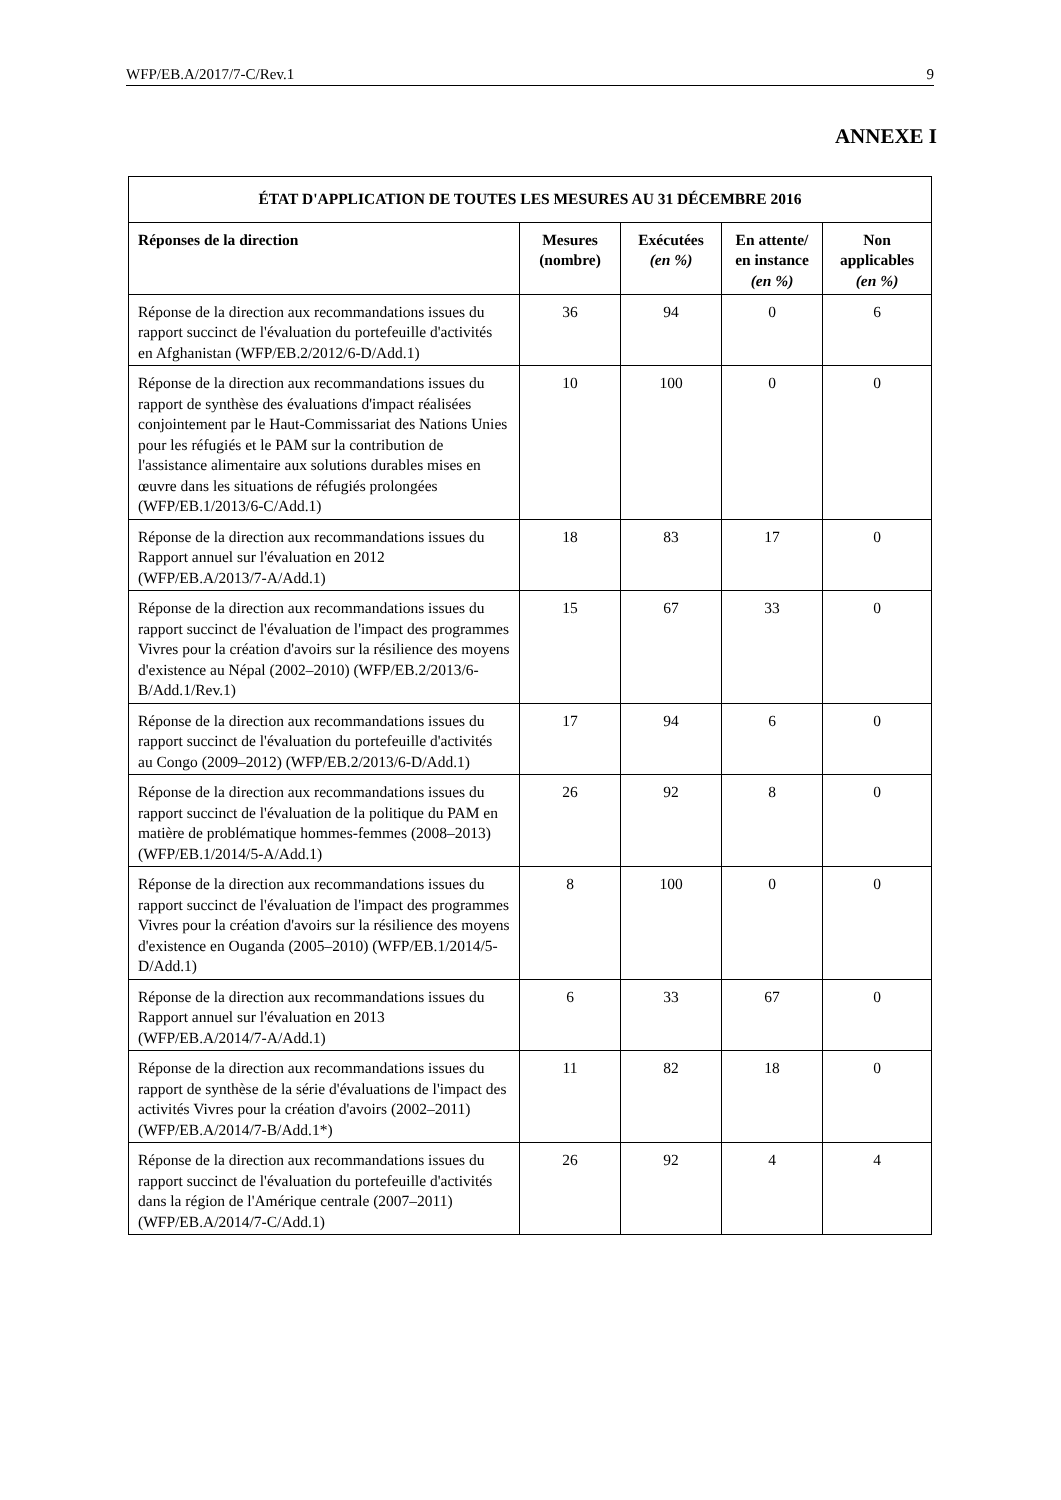WFP/EB.A/2017/7-C/Rev.1 9
ANNEXE I
| ÉTAT D'APPLICATION DE TOUTES LES MESURES AU 31 DÉCEMBRE 2016 | | | | |
| --- | --- | --- | --- | --- |
| Réponses de la direction | Mesures (nombre) | Exécutées (en %) | En attente/ en instance (en %) | Non applicables (en %) |
| Réponse de la direction aux recommandations issues du rapport succinct de l'évaluation du portefeuille d'activités en Afghanistan (WFP/EB.2/2012/6-D/Add.1) | 36 | 94 | 0 | 6 |
| Réponse de la direction aux recommandations issues du rapport de synthèse des évaluations d'impact réalisées conjointement par le Haut-Commissariat des Nations Unies pour les réfugiés et le PAM sur la contribution de l'assistance alimentaire aux solutions durables mises en œuvre dans les situations de réfugiés prolongées (WFP/EB.1/2013/6-C/Add.1) | 10 | 100 | 0 | 0 |
| Réponse de la direction aux recommandations issues du Rapport annuel sur l'évaluation en 2012 (WFP/EB.A/2013/7-A/Add.1) | 18 | 83 | 17 | 0 |
| Réponse de la direction aux recommandations issues du rapport succinct de l'évaluation de l'impact des programmes Vivres pour la création d'avoirs sur la résilience des moyens d'existence au Népal (2002–2010) (WFP/EB.2/2013/6-B/Add.1/Rev.1) | 15 | 67 | 33 | 0 |
| Réponse de la direction aux recommandations issues du rapport succinct de l'évaluation du portefeuille d'activités au Congo (2009–2012) (WFP/EB.2/2013/6-D/Add.1) | 17 | 94 | 6 | 0 |
| Réponse de la direction aux recommandations issues du rapport succinct de l'évaluation de la politique du PAM en matière de problématique hommes-femmes (2008–2013) (WFP/EB.1/2014/5-A/Add.1) | 26 | 92 | 8 | 0 |
| Réponse de la direction aux recommandations issues du rapport succinct de l'évaluation de l'impact des programmes Vivres pour la création d'avoirs sur la résilience des moyens d'existence en Ouganda (2005–2010) (WFP/EB.1/2014/5-D/Add.1) | 8 | 100 | 0 | 0 |
| Réponse de la direction aux recommandations issues du Rapport annuel sur l'évaluation en 2013 (WFP/EB.A/2014/7-A/Add.1) | 6 | 33 | 67 | 0 |
| Réponse de la direction aux recommandations issues du rapport de synthèse de la série d'évaluations de l'impact des activités Vivres pour la création d'avoirs (2002–2011) (WFP/EB.A/2014/7-B/Add.1*) | 11 | 82 | 18 | 0 |
| Réponse de la direction aux recommandations issues du rapport succinct de l'évaluation du portefeuille d'activités dans la région de l'Amérique centrale (2007–2011) (WFP/EB.A/2014/7-C/Add.1) | 26 | 92 | 4 | 4 |